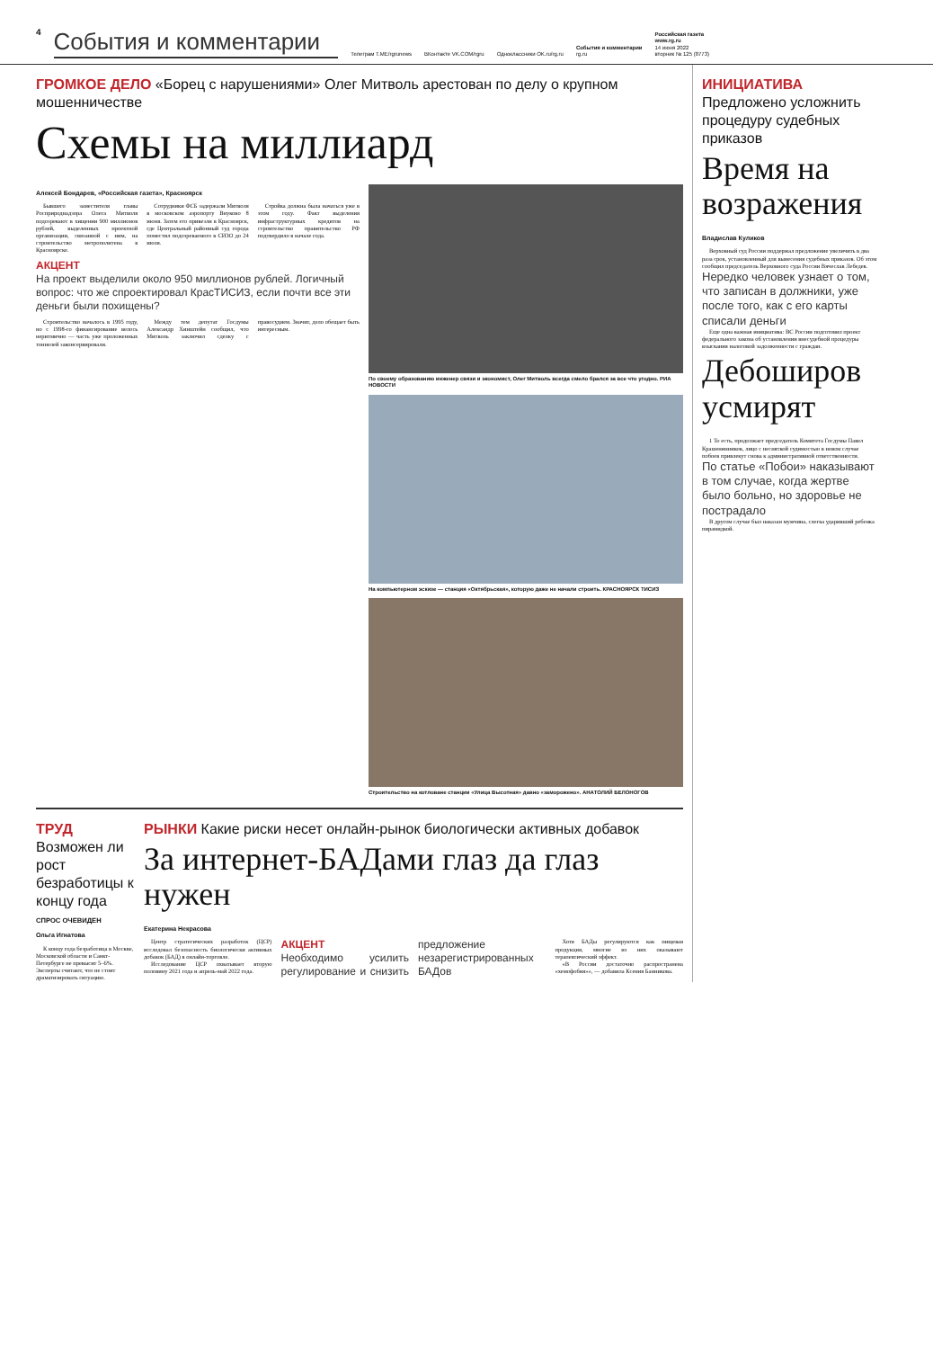4 События и комментарии Телеграм T.ME/rgrunews ВКонтакте VK.COM/rgru Одноклассники OK.ru/rg.ru События и комментарии
rg.ru Российская газета
www.rg.ru
14 июня 2022
вторник № 125 (8773)
ГРОМКОЕ ДЕЛО «Борец с нарушениями» Олег Митволь арестован по делу о крупном мошенничестве
Схемы на миллиард
Алексей Бондарев, «Российская газета», Красноярск
Бывшего заместителя главы Росприроднадзора Олега Митволя подозревают в хищении 900 миллионов рублей, выделенных проектной организации, связанной с ним, на строительство метрополитена в Красноярске.
Сотрудники ФСБ задержали Митволя в московском аэропорту Внуково 8 июня. Затем его привезли в Красноярск, где Центральный районный суд города поместил подозреваемого в СИЗО до 24 июля.
Стройка должна была начаться уже в этом году. Факт выделения инфраструктурных кредитов на строительство правительство РФ подтвердило в начале года.
АКЦЕНТ
На проект выделили около 950 миллионов рублей. Логичный вопрос: что же спроектировал КрасТИСИЗ, если почти все эти деньги были похищены?
Строительство началось в 1995 году, но с 1998-го финансирование велось неритмично — часть уже проложенных тоннелей законсервировали.
Между тем депутат Госдумы Александр Хинштейн сообщил, что Митволь заключил сделку с правосудием. Значит, дело обещает быть интересным.
По своему образованию инженер связи и экономист, Олег Митволь всегда смело брался за все что угодно. РИА НОВОСТИ
На компьютерном эскизе — станция «Октябрьская», которую даже не начали строить. КРАСНОЯРСК ТИСИЗ
Строительство на котловане станции «Улица Высотная» давно «заморожено». АНАТОЛИЙ БЕЛОНОГОВ
ТРУД Возможен ли рост безработицы к концу года
СПРОС ОЧЕВИДЕН
Ольга Игнатова
К концу года безработица в Москве, Московской области и Санкт-Петербурге не превысит 5–6%. Эксперты считают, что не стоит драматизировать ситуацию.
РЫНКИ Какие риски несет онлайн-рынок биологически активных добавок
За интернет-БАДами глаз да глаз нужен
Екатерина Некрасова
Центр стратегических разработок (ЦСР) исследовал безопасность биологически активных добавок (БАД) в онлайн-торговле.
Исследование ЦСР охватывает вторую половину 2021 года и апрель-май 2022 года.
АКЦЕНТ
Необходимо усилить регулирование и снизить предложение незарегистрированных БАДов
Хотя БАДы регулируются как пищевая продукция, многие из них оказывают терапевтический эффект.
«В России достаточно распространена «хемофобия»», — добавила Ксения Банникова.
ИНИЦИАТИВА Предложено усложнить процедуру судебных приказов
Время на возражения
Владислав Куликов
Верховный суд России поддержал предложение увеличить в два раза срок, установленный для вынесения судебных приказов. Об этом сообщил председатель Верховного суда России Вячеслав Лебедев.
Нередко человек узнает о том, что записан в должники, уже после того, как с его карты списали деньги
Еще одна важная инициатива: ВС России подготовил проект федерального закона об установлении внесудебной процедуры взыскания налоговой задолженности с граждан.
Дебоширов усмирят
1 То есть, продолжает председатель Комитета Госдумы Павел Крашенинников, лицо с несняткой судимостью в новом случае побоев привлекут снова к административной ответственности.
По статье «Побои» наказывают в том случае, когда жертве было больно, но здоровье не пострадало
В другом случае был наказан мужчина, слегка ударивший ребенка пирамидкой.